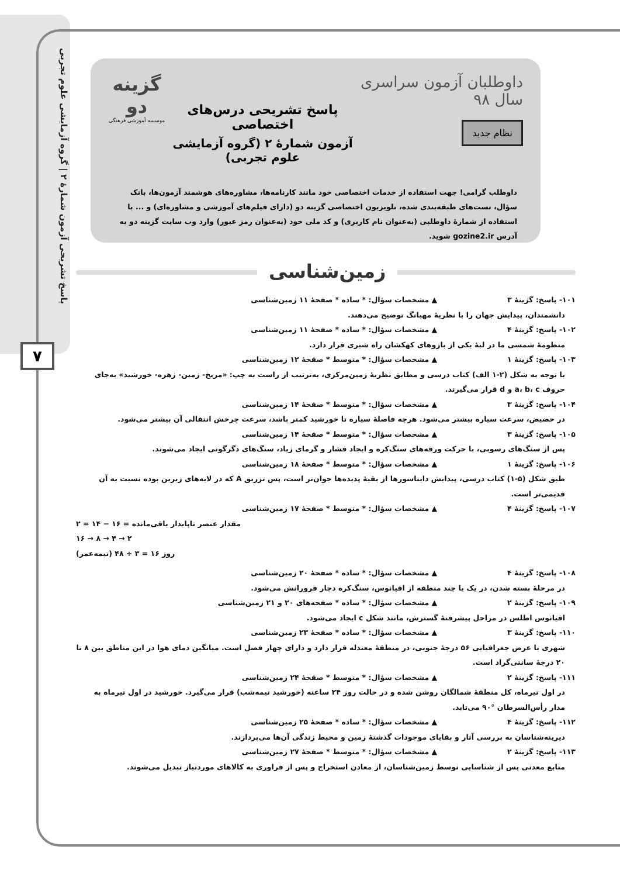پاسخ تشریحی آزمون شمارهٔ ۲ | گروه آزمایشی علوم تجربی
۷
داوطلبان آزمون سراسری سال ۹۸
نظام جدید
پاسخ تشریحی درس‌های اختصاصی
آزمون شمارهٔ ۲ (گروه آزمایشی علوم تجربی)
گزینه دو
موسسه آموزشی فرهنگی
داوطلب گرامی! جهت استفاده از خدمات اختصاصی خود مانند کارنامه‌ها، مشاوره‌های هوشمند آزمون‌ها، بانک سؤال، تست‌های طبقه‌بندی شده، تلویزیون اختصاصی گزینه دو (دارای فیلم‌های آموزشی و مشاوره‌ای) و ... با استفاده از شمارهٔ داوطلبی (به‌عنوان نام کاربری) و کد ملی خود (به‌عنوان رمز عبور) وارد وب سایت گزینه دو به آدرس gozine2.ir شوید.
زمین‌شناسی
۱۰۱- پاسخ: گزینهٔ ۳ ▲ مشخصات سؤال: * ساده * صفحهٔ ۱۱ زمین‌شناسی
دانشمندان، پیدایش جهان را با نظریهٔ مهبانگ توضیح می‌دهند.
۱۰۲- پاسخ: گزینهٔ ۴ ▲ مشخصات سؤال: * ساده * صفحهٔ ۱۱ زمین‌شناسی
منظومهٔ شمسی ما در لبهٔ یکی از بازوهای کهکشان راه شیری قرار دارد.
۱۰۳- پاسخ: گزینهٔ ۱ ▲ مشخصات سؤال: * متوسط * صفحهٔ ۱۲ زمین‌شناسی
با توجه به شکل (۲-۱ الف) کتاب درسی و مطابق نظریهٔ زمین‌مرکزی، به‌ترتیب از راست به چپ: «مریخ- زمین- زهره- خورشید» به‌جای حروف a، b، c و d قرار می‌گیرند.
۱۰۴- پاسخ: گزینهٔ ۳ ▲ مشخصات سؤال: * متوسط * صفحهٔ ۱۴ زمین‌شناسی
در حضیض، سرعت سیاره بیشتر می‌شود. هرچه فاصلهٔ سیاره تا خورشید کمتر باشد، سرعت چرخش انتقالی آن بیشتر می‌شود.
۱۰۵- پاسخ: گزینهٔ ۳ ▲ مشخصات سؤال: * متوسط * صفحهٔ ۱۴ زمین‌شناسی
پس از سنگ‌های رسوبی، با حرکت ورقه‌های سنگ‌کره و ایجاد فشار و گرمای زیاد، سنگ‌های دگرگونی ایجاد می‌شوند.
۱۰۶- پاسخ: گزینهٔ ۱ ▲ مشخصات سؤال: * متوسط * صفحهٔ ۱۸ زمین‌شناسی
طبق شکل (۵-۱) کتاب درسی، پیدایش دایناسورها از بقیهٔ پدیده‌ها جوان‌تر است، پس تزریق A که در لایه‌های زیرین بوده نسبت به آن قدیمی‌تر است.
۱۰۷- پاسخ: گزینهٔ ۴ ▲ مشخصات سؤال: * متوسط * صفحهٔ ۱۷ زمین‌شناسی
۲ = ۱۴ − ۱۶ = مقدار عنصر ناپایدار باقی‌مانده
۱۶ → ۸ → ۴ → ۲
(نیمه‌عمر) روز ۱۶ = ۳ ÷ ۴۸
۱۰۸- پاسخ: گزینهٔ ۴ ▲ مشخصات سؤال: * ساده * صفحهٔ ۲۰ زمین‌شناسی
در مرحلهٔ بسته شدن، در یک یا چند منطقه از اقیانوس، سنگ‌کره دچار فرورانش می‌شود.
۱۰۹- پاسخ: گزینهٔ ۲ ▲ مشخصات سؤال: * ساده * صفحه‌های ۲۰ و ۲۱ زمین‌شناسی
اقیانوس اطلس در مراحل پیشرفتهٔ گسترش، مانند شکل c ایجاد می‌شود.
۱۱۰- پاسخ: گزینهٔ ۳ ▲ مشخصات سؤال: * ساده * صفحهٔ ۲۳ زمین‌شناسی
شهری با عرض جغرافیایی ۵۶ درجهٔ جنوبی، در منطقهٔ معتدله قرار دارد و دارای چهار فصل است. میانگین دمای هوا در این مناطق بین ۸ تا ۲۰ درجهٔ سانتی‌گراد است.
۱۱۱- پاسخ: گزینهٔ ۲ ▲ مشخصات سؤال: * متوسط * صفحهٔ ۲۴ زمین‌شناسی
در اول تیرماه، کل منطقهٔ شمالگان روشن شده و در حالت روز ۲۴ ساعته (خورشید نیمه‌شب) قرار می‌گیرد. خورشید در اول تیرماه به مدار رأس‌السرطان °۹۰ می‌تابد.
۱۱۲- پاسخ: گزینهٔ ۴ ▲ مشخصات سؤال: * ساده * صفحهٔ ۲۵ زمین‌شناسی
دیرینه‌شناسان به بررسی آثار و بقایای موجودات گذشتهٔ زمین و محیط زندگی آن‌ها می‌پردازند.
۱۱۳- پاسخ: گزینهٔ ۲ ▲ مشخصات سؤال: * متوسط * صفحهٔ ۲۷ زمین‌شناسی
منابع معدنی پس از شناسایی توسط زمین‌شناسان، از معادن استخراج و پس از فراوری به کالاهای موردنیاز تبدیل می‌شوند.